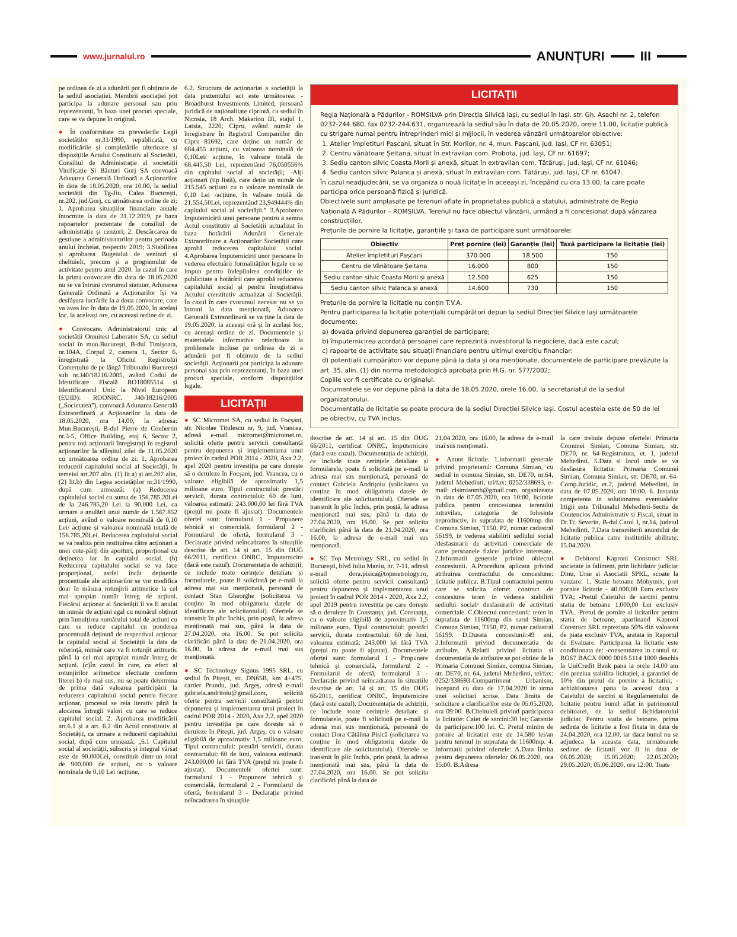www.jurnalul.ro
ANUNȚURI III
pe ordinea de zi a adunării pot fi obținute de la sediul asociației. Membrii asociației pot participa la adunare personal sau prin reprezentanți, în baza unei procuri speciale, care se va depune în original.
● În conformitate cu prevederile Legii societăților nr.31/1990, republicată, cu modificările și completările ulterioare și dispozițiile Actului Constitutiv al Societății, Consiliul de Administrație al societății Vinificație Și Băuturi Gorj SA convoacă Adunarea Generală Ordinară a Acționarilor în data de 18.05.2020, ora 10.00, la sediul societății din Tg-Jiu, Calea București, nr.202, jud.Gorj, cu următoarea ordine de zi: 1. Aprobarea situațiilor financiare anuale întocmite la data de 31.12.2019, pe baza rapoartelor prezentate de consiliul de administrație și cenzori; 2. Descărcarea de gestiune a administratorilor pentru perioada anului încheiat, respectiv 2019; 3.Stabilirea și aprobarea Bugetului de venituri și cheltuieli, precum și a programului de activitate pentru anul 2020. În cazul în care la prima convocare din data de 18.05.2020 nu se va întruni cvorumul statutar, Adunarea Generală Ordinară a Acționarilor își va desfășura lucrările la a doua convocare, care va avea loc în data de 19.05.2020, în același loc, la aceleași ore, cu aceeași ordine de zi.
● Convocare. Administratorul unic al societății Omnitest Laborator SA, cu sediul social în mun.București, B-dul Timișoara, nr.104A, Corpul 2, camera 1, Sector 6, înregistrată la Oficiul Registrului Comerțului de pe lângă Tribunalul București sub nr.J40/18216/2005, având Codul de Identificare Fiscală RO18085514 și Identificatorul Unic la Nivel European (EUID): ROONRC. J40/18216/2005 („Societatea”), convoacă Adunarea Generală Extraordinară a Acționarilor la data de 18.05.2020, ora 14.00, la adresa: Mun.București, B-dul Pierre de Coubertin nr.3-5, Office Building, etaj 6, Sector 2, pentru toți acționarii înregistrați în registrul acționarilor la sfârșitul zilei de 11.05.2020 cu următoarea ordine de zi: 1. Aprobarea reducerii capitalului social al Societății, în temeiul art.207 alin. (1) lit.a) și art.207 alin.(2) lit.b) din Legea societăților nr.31/1990, după cum urmează: (a) Reducerea capitalului social cu suma de 156.785,20Lei de la 246.785,20 Lei la 90.000 Lei, ca urmare a anulării unui număr de 1.567.852 acțiuni, având o valoare nominală de 0,10 Lei/ acțiune și valoarea nominală totală de 156.785,20Lei. Reducerea capitalului social se va realiza prin restituirea către acționari a unei cote-părți din aporturi, proporțional cu deținerea lor în capitalul social. (b) Reducerea capitalului social se va face proporțional, astfel încât deținerile procentuale ale acționarilor se vor modifica doar în măsura rotunjirii aritmetice la cel mai apropiat număr întreg de acțiuni. Fiecărui acționar al Societății îi va fi anulat un număr de acțiuni egal cu numărul obținut prin înmulțirea numărului total de acțiuni cu care se reduce capitalul cu ponderea procentuală deținută de respectivul acționar la capitalul social al Societății la data de referință, număr care va fi rotunjit aritmetic până la cel mai apropiat număr întreg de acțiuni. (c)În cazul în care, ca efect al rotunjirilor aritmetice efectuate conform literei b) de mai sus, nu se poate determina de prima dată valoarea participării la reducerea capitalului social pentru fiecare acționar, procesul se reia iterativ până la alocarea întregii valori cu care se reduce capitalul social. 2. Aprobarea modificării art.6.1 și a art. 6.2 din Actul constitutiv al Societății, ca urmare a reducerii capitalului social, după cum urmează: „6.1 Capitalul social al societății, subscris și integral vărsat este de 90.000Lei, constituit dintr-un total de 900.000 de acțiuni, cu o valoare nominala de 0,10 Lei /acțiune.
6.2. Structura de acționariat a societății la data prezentului act este următoarea: -Broadhurst Investments Limited, persoană juridică de naționalitate cipriotă, cu sediul în Nicosia, 18 Arch. Makariou III, etajul 1, Latsia, 2220, Cipru, având număr de înregistrare în Registrul Companiilor din Cipru 81692, care deține un număr de 684.455 acțiuni, cu valoarea nominală de 0,10Lei/ acțiune, în valoare totală de 68.445,50 Lei, reprezentând 76,050556% din capitalul social al societății; -Alți acționari (tip listă), care dețin un număr de 215.545 acțiuni cu o valoare nominală de 0,10 Lei /acțiune, în valoare totală de 21.554,50Lei, reprezentând 23,949444% din capitalul social al societății.” 3.Aprobarea împuternicirii unei persoane pentru a semna Actul constitutiv al Societății actualizat în baza hotărârii Adunării Generale Extraordinare a Acționarilor Societății care aprobă reducerea capitalului social. 4.Aprobarea împuternicirii unor persoane în vederea efectuării formalităților legale ce se impun pentru îndeplinirea condițiilor de publicitate a hotărârii care aprobă reducerea capitalului social și pentru înregistrarea Actului constitutiv actualizat al Societății. În cazul în care cvorumul necesar nu se va întruni la data menționată, Adunarea Generală Extraordinară se va ține la data de 19.05.2020, la aceeași oră și în același loc, cu aceeași ordine de zi. Documentele și materialele informative referitoare la problemele incluse pe ordinea de zi a adunării pot fi obținute de la sediul societății. Acționarii pot participa la adunare personal sau prin reprezentanți, în baza unei procuri speciale, conform dispozițiilor legale.
LICITAȚII
● SC Micromet SA, cu sediul în Focșani, str. Nicolae Titulescu nr. 9, jud. Vrancea, adresă e-mail micromet@micromet.ro, solicită oferte pentru servicii consultanță pentru depunerea și implementarea unui proiect în cadrul POR 2014 - 2020, Axa 2.2, apel 2020 pentru investiția pe care dorește să o deruleze în Focșani, jud. Vrancea, cu o valoare eligibilă de aproximativ 1,5 milioane euro. Tipul contractului: prestări servicii, durata contractului: 60 de luni, valoarea estimată: 243.000,00 lei fără TVA (prețul nu poate fi ajustat). Documentele ofertei sunt: formularul 1 - Propunere tehnică și comercială, formularul 2 - Formularul de ofertă, formularul 3 - Declarație privind neîncadrarea în situațiile descrise de art. 14 și art. 15 din OUG 66/2011, certificat ONRC, împuternicire (dacă este cazul). Documentația de achiziții, ce include toate cerințele detaliate și formularele, poate fi solicitată pe e-mail la adresa mai sus menționată, persoană de contact Stan Gheorghe (solicitarea va conține în mod obligatoriu datele de identificare ale solicitantului). Ofertele se transmit în plic închis, prin poștă, la adresa menționată mai sus, până la data de 27.04.2020, ora 16.00. Se pot solicita clarificări până la data de 21.04.2020, ora 16.00, la adresa de e-mail mai sus menționată.
● SC Technology Signus 1995 SRL, cu sediul în Pitești, str. DN65B, km 4+475, cartier Prundu, jud. Argeș, adresă e-mail gabriela.andritoiu@gmail.com, solicită oferte pentru servicii consultanță pentru depunerea și implementarea unui proiect în cadrul POR 2014 - 2020, Axa 2.2, apel 2020 pentru investiția pe care dorește să o deruleze în Pitești, jud. Argeș, cu o valoare eligibilă de aproximativ 1,5 milioane euro. Tipul contractului: prestări servicii, durata contractului: 60 de luni, valoarea estimată: 243.000,00 lei fără TVA (prețul nu poate fi ajustat). Documentele ofertei sunt: formularul 1 - Propunere tehnică și comercială, formularul 2 - Formularul de ofertă, formularul 3 - Declarație privind neîncadrarea în situațiile
LICITAȚII
Regia Națională a Pădurilor - ROMSILVA prin Direcția Silvică Iași, cu sediul în Iași, str. Gh. Asachi nr. 2, telefon 0232-244.680, fax 0232-244.631, organizează la sediul său în data de 20.05.2020, orele 11.00, licitație publică cu strigare numai pentru întreprinderi mici și mijlocii, în vederea vânzării următoarelor obiective:
1. Atelier împletituri Pașcani, situat în Str. Morilor, nr. 4, mun. Pașcani, jud. Iași, CF nr. 63051;
2. Centru vânătoare Șeitana, situat în extravilan com. Probota, jud. Iași, CF nr. 61697;
3. Sediu canton silvic Coasta Morii și anexă, situat în extravilan com. Tătăruși, jud. Iași, CF nr. 61046;
4. Sediu canton silvic Palanca și anexă, situat în extravilan com. Tătăruși, jud. Iași, CF nr. 61047.
În cazul neadjudecării, se va organiza o nouă licitație în aceeași zi, începând cu ora 13.00, la care poate participa orice persoană fizică și juridică.
Obiectivele sunt amplasate pe terenuri aflate în proprietatea publică a statului, administrate de Regia Națională A Pădurilor – ROMSILVA. Terenul nu face obiectul vânzării, urmând a fi concesionat după vânzarea construcțiilor.
Prețurile de pornire la licitație, garanțiile și taxa de participare sunt următoarele:
| Obiectiv | Preț pornire (lei) | Garanție (lei) | Taxă participare la licitație (lei) |
| --- | --- | --- | --- |
| Atelier împletituri Pașcani | 370.000 | 18.500 | 150 |
| Centru de Vânătoare Șeitana | 16.000 | 800 | 150 |
| Sediu canton silvic Coasta Morii și anexă | 12.500 | 625 | 150 |
| Sediu canton silvic Palanca și anexă | 14.600 | 730 | 150 |
Prețurile de pornire la licitație nu conțin T.V.A.
Pentru participarea la licitație potențialii cumpărători depun la sediul Direcției Silvice Iași următoarele documente:
a) dovada privind depunerea garanției de participare;
b) împuternicirea acordată persoanei care reprezintă investitorul la negociere, dacă este cazul;
c) rapoarte de activitate sau situații financiare pentru ultimul exercițiu financiar;
d) potențialii cumpărători vor depune până la data și ora menționate, documentele de participare prevăzute la art. 35, alin. (1) din norma metodologică aprobată prin H.G. nr. 577/2002;
Copiile vor fi certificate cu originalul.
Documentele se vor depune până la data de 18.05.2020, orele 16.00, la secretariatul de la sediul organizatorului.
Documentația de licitație se poate procura de la sediul Direcției Silvice Iași. Costul acesteia este de 50 de lei pe obiectiv, cu TVA inclus.
descrise de art. 14 și art. 15 din OUG 66/2011, certificat ONRC, împuternicire (dacă este cazul). Documentația de achiziții, ce include toate cerințele detaliate și formularele, poate fi solicitată pe e-mail la adresa mai sus menționată, persoană de contact Gabriela Andrițoiu (solicitarea va conține în mod obligatoriu datele de identificare ale solicitantului). Ofertele se transmit în plic închis, prin poștă, la adresa menționată mai sus, până la data de 27.04.2020, ora 16.00. Se pot solicita clarificări până la data de 21.04.2020, ora 16.00, la adresa de e-mail mai sus menționată.
● SC Top Metrology SRL, cu sediul în București, blvd Iuliu Maniu, nr. 7-11, adresă e-mail dora.pisica@topmetrology.ro, solicită oferte pentru servicii consultanță pentru depunerea și implementarea unui proiect în cadrul POR 2014 - 2020, Axa 2.2, apel 2019 pentru investiția pe care dorește să o deruleze în Constanța, jud. Constanța, cu o valoare eligibilă de aproximativ 1,5 milioane euro. Tipul contractului: prestări servicii, durata contractului: 60 de luni, valoarea estimată: 243.000 lei fără TVA (prețul nu poate fi ajustat). Documentele ofertei sunt: formularul 1 - Propunere tehnică și comercială, formularul 2 - Formularul de ofertă, formularul 3 - Declarație privind neîncadrarea în situațiile descrise de art. 14 și art. 15 din OUG 66/2011, certificat ONRC, împuternicire (dacă este cazul). Documentația de achiziții, ce include toate cerințele detaliate și formularele, poate fi solicitată pe e-mail la adresa mai sus menționată, persoană de contact Dora Cătălina Pisică (solicitarea va conține în mod obligatoriu datele de identificare ale solicitantului). Ofertele se transmit în plic închis, prin poștă, la adresa menționată mai sus, până la data de 27.04.2020, ora 16.00. Se pot solicita clarificări până la data de
21.04.2020, ora 16.00, la adresa de e-mail mai sus menționată.
● Anunt licitatie. 1.Informatii generale privind proprietarul: Comuna Simian, cu sediul in comuna Simian, str. DE70, nr.64, judetul Mehedinti, tel/fax: 0252/338693, e-mail: clsimianmh@gmail.com, organizeaza in data de 07.05.2020, ora 10:00, licitatie publica pentru concesiunea terenului intravilan, categoria de folosinta neproductiv, in suprafata de 11600mp din Comuna Simian, T150, P2, numar cadastral 56199, in vederea stabilirii sediului social /desfasurarii de activitati comerciale de catre persoanele fizice/ juridice interesate. 2.Informatii generale privind obiectul concesiunii. A.Procedura aplicata privind atribuirea contractului de concesiune: licitatie publica. B.Tipul contractului pentru care se solicita oferte: contract de concesiune teren in vederea stabilirii sediului social/ desfasurarii de activitati comerciale. C.Obiectul concesiunii: teren in suprafata de 11600mp din satul Simian, Comuna Simian, T150, P2, numar cadastral 56199. D.Durata concesiunii:49 ani. 3.Informatii privind documentatia de atribuire. A.Relatii privind licitatia si documentatia de atribuire se pot obtine de la Primaria Comunei Simian, comuna Simian, str. DE70, nr. 64, judetul Mehedinti, tel/fax: 0252/338693-Compartiment Urbanism, incepand cu data de 17.04.2020 in urma unei solicitari scrise. Data limita de solicitare a clarificarilor este de 05.05.2020, ora 09:00. B.Cheltuieli privind participarea la licitatie: Caiet de sarcini:30 lei; Garantie de participare:100 lei. C. Pretul minim de pornire al licitatiei este de 14.580 lei/an pentru terenul in suprafata de 11600mp. 4. Informatii privind ofertele: A.Data limita pentru depunerea ofertelor 06.05.2020, ora 15:00. B.Adresa
la care trebuie depuse ofertele: Primaria Comunei Simian, Comuna Simian, str. DE70, nr. 64-Registratura, et. 1, judetul Mehedinti. 5.Data si locul unde se va desfasura licitatia: Primaria Comunei Simian, Comuna Simian, str. DE70, nr. 64-Comp.Juridic, et.2, judetul Mehedinti, in data de 07.05.2020, ora 10:00. 6. Instanta competenta in solutionarea eventualelor litigii este Tribunalul Mehedinti-Sectia de Contencios Administrativ si Fiscal, situat in Dr.Tr. Severin, B-dul.Carol I, nr.14, judetul Mehedinti. 7.Data transmiterii anuntului de licitatie publica catre institutiile abilitate: 15.04.2020.
● Debitorul Kaproni Construct SRL societate in faliment, prin lichidator judiciar Dinu, Urse si Asociatii SPRL, scoate la vanzare: 1. Statie betoane Mobymix, pret pornire licitatie - 40.000,00 Euro exclusiv TVA; -Pretul Caietului de sarcini pentru statia de betoane 1.000,00 Lei exclusiv TVA. -Pretul de pornire al licitatilor pentru statia de betoane, apartinand Kaproni Construct SRL reprezinta 50% din valoarea de piata exclusiv TVA, aratata in Raportul de Evaluare. Participarea la licitatie este conditionata de: -consemnarea in contul nr. RO67 BACX 0000 0018 5114 1000 deschis la UniCredit Bank pana la orele 14.00 am din preziua stabilita licitației, a garantiei de 10% din pretul de pornire a licitatiei; -achizitionarea pana la aceeasi data a Caietului de sarcini si Regulamentului de licitatie pentru bunul aflat in patrimoniul debitoarei, de la sediul lichidatorului judiciar. Pentru statia de betoane, prima sedinta de licitatie a fost fixata in data de 24.04.2020, ora 12.00, iar daca bunul nu se adjudeca la aceasta data, urmatoarele sedinte de licitatii vor fi in data de 08.05.2020; 15.05.2020; 22.05.2020; 29.05.2020; 05.06.2020, ora 12:00. Toate